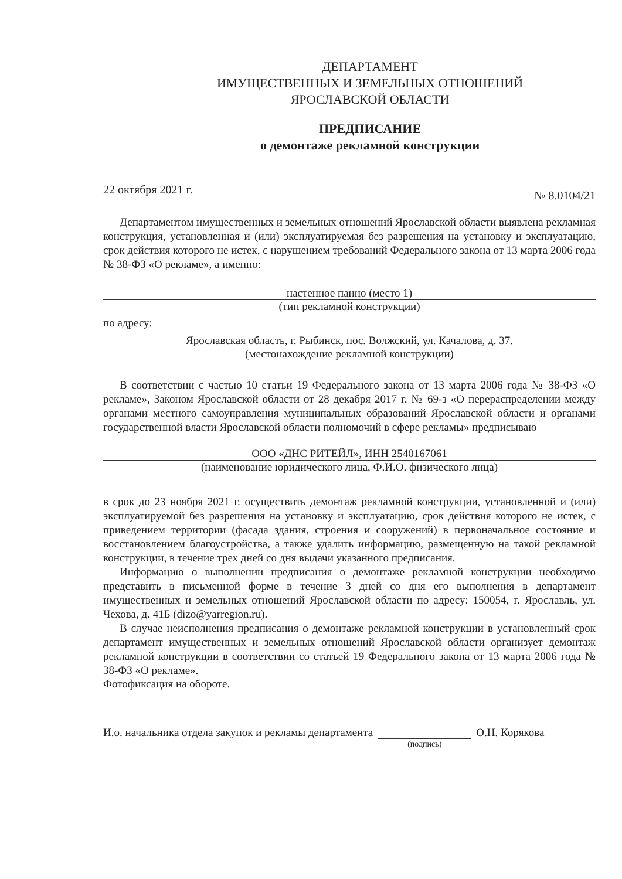ДЕПАРТАМЕНТ
ИМУЩЕСТВЕННЫХ И ЗЕМЕЛЬНЫХ ОТНОШЕНИЙ
ЯРОСЛАВСКОЙ ОБЛАСТИ
ПРЕДПИСАНИЕ
о демонтаже рекламной конструкции
22 октября 2021 г. № 8.0104/21
Департаментом имущественных и земельных отношений Ярославской области выявлена рекламная конструкция, установленная и (или) эксплуатируемая без разрешения на установку и эксплуатацию, срок действия которого не истек, с нарушением требований Федерального закона от 13 марта 2006 года № 38-ФЗ «О рекламе», а именно:
настенное панно (место 1)
(тип рекламной конструкции)
по адресу:
Ярославская область, г. Рыбинск, пос. Волжский, ул. Качалова, д. 37.
(местонахождение рекламной конструкции)
В соответствии с частью 10 статьи 19 Федерального закона от 13 марта 2006 года № 38-ФЗ «О рекламе», Законом Ярославской области от 28 декабря 2017 г. № 69-з «О перераспределении между органами местного самоуправления муниципальных образований Ярославской области и органами государственной власти Ярославской области полномочий в сфере рекламы» предписываю
ООО «ДНС РИТЕЙЛ», ИНН 2540167061
(наименование юридического лица, Ф.И.О. физического лица)
в срок до 23 ноября 2021 г. осуществить демонтаж рекламной конструкции, установленной и (или) эксплуатируемой без разрешения на установку и эксплуатацию, срок действия которого не истек, с приведением территории (фасада здания, строения и сооружений) в первоначальное состояние и восстановлением благоустройства, а также удалить информацию, размещенную на такой рекламной конструкции, в течение трех дней со дня выдачи указанного предписания.
Информацию о выполнении предписания о демонтаже рекламной конструкции необходимо представить в письменной форме в течение 3 дней со дня его выполнения в департамент имущественных и земельных отношений Ярославской области по адресу: 150054, г. Ярославль, ул. Чехова, д. 41Б (dizo@yarregion.ru).
В случае неисполнения предписания о демонтаже рекламной конструкции в установленный срок департамент имущественных и земельных отношений Ярославской области организует демонтаж рекламной конструкции в соответствии со статьей 19 Федерального закона от 13 марта 2006 года № 38-ФЗ «О рекламе».
Фотофиксация на обороте.
И.о. начальника отдела закупок и рекламы департамента (подпись) О.Н. Корякова